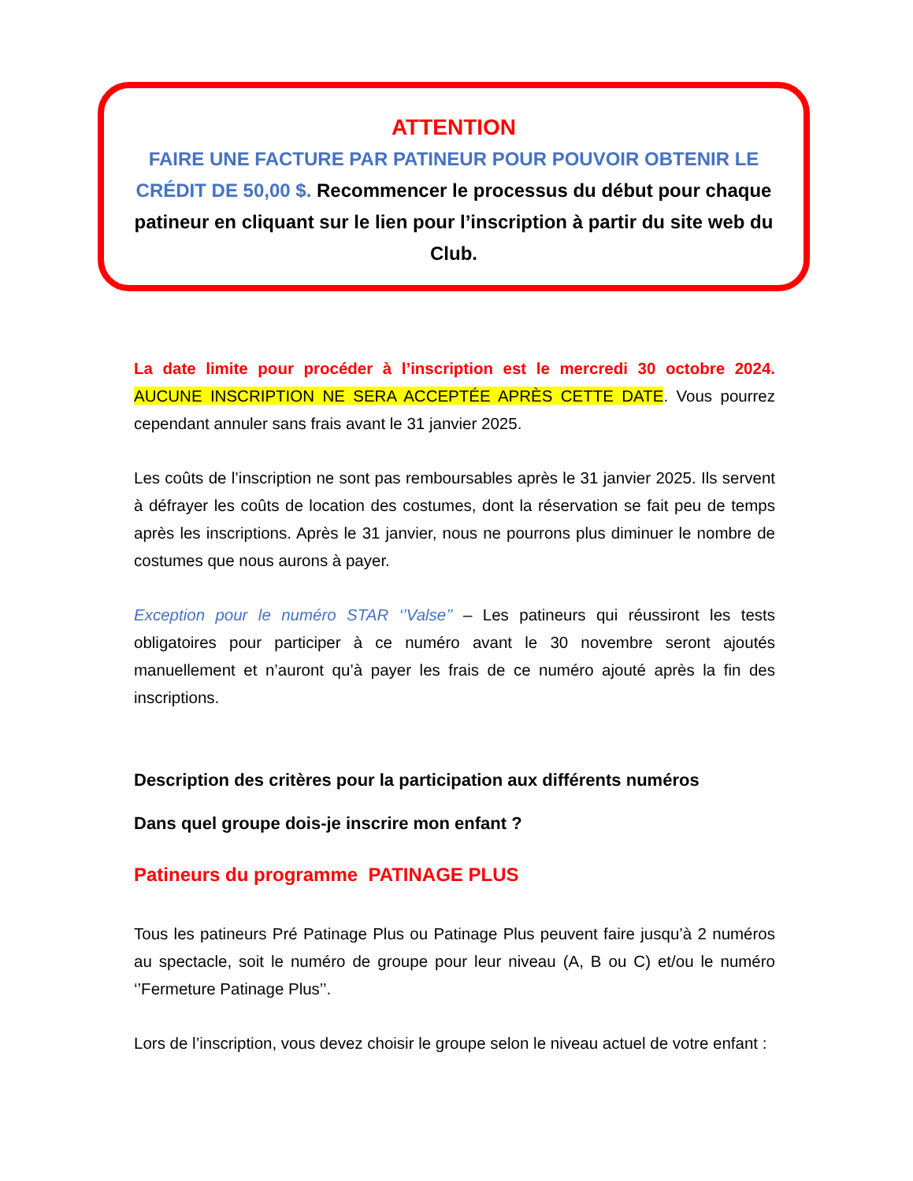ATTENTION
FAIRE UNE FACTURE PAR PATINEUR POUR POUVOIR OBTENIR LE CRÉDIT DE 50,00 $. Recommencer le processus du début pour chaque patineur en cliquant sur le lien pour l’inscription à partir du site web du Club.
La date limite pour procéder à l’inscription est le mercredi 30 octobre 2024. AUCUNE INSCRIPTION NE SERA ACCEPTÉE APRÈS CETTE DATE. Vous pourrez cependant annuler sans frais avant le 31 janvier 2025.
Les coûts de l’inscription ne sont pas remboursables après le 31 janvier 2025. Ils servent à défrayer les coûts de location des costumes, dont la réservation se fait peu de temps après les inscriptions. Après le 31 janvier, nous ne pourrons plus diminuer le nombre de costumes que nous aurons à payer.
Exception pour le numéro STAR ‘’Valse’’ – Les patineurs qui réussiront les tests obligatoires pour participer à ce numéro avant le 30 novembre seront ajoutés manuellement et n’auront qu’à payer les frais de ce numéro ajouté après la fin des inscriptions.
Description des critères pour la participation aux différents numéros
Dans quel groupe dois-je inscrire mon enfant ?
Patineurs du programme PATINAGE PLUS
Tous les patineurs Pré Patinage Plus ou Patinage Plus peuvent faire jusqu’à 2 numéros au spectacle, soit le numéro de groupe pour leur niveau (A, B ou C) et/ou le numéro ‘’Fermeture Patinage Plus’’.
Lors de l’inscription, vous devez choisir le groupe selon le niveau actuel de votre enfant :